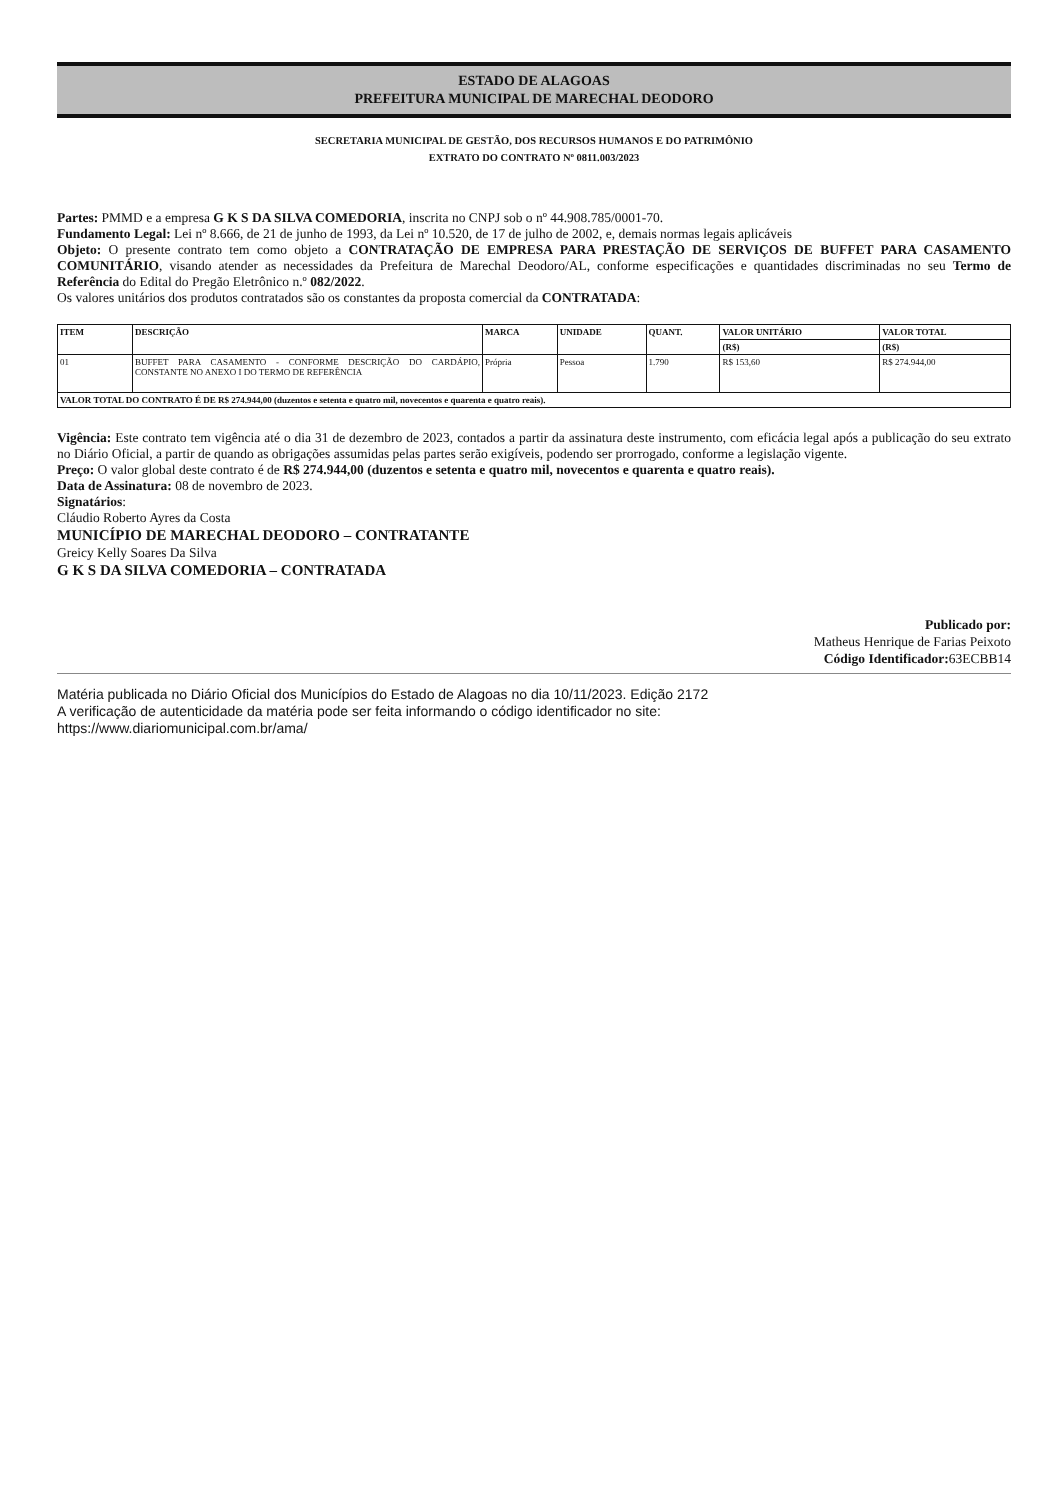ESTADO DE ALAGOAS
PREFEITURA MUNICIPAL DE MARECHAL DEODORO
SECRETARIA MUNICIPAL DE GESTÃO, DOS RECURSOS HUMANOS E DO PATRIMÔNIO
EXTRATO DO CONTRATO Nº 0811.003/2023
Partes: PMMD e a empresa G K S DA SILVA COMEDORIA, inscrita no CNPJ sob o nº 44.908.785/0001-70.
Fundamento Legal: Lei nº 8.666, de 21 de junho de 1993, da Lei nº 10.520, de 17 de julho de 2002, e, demais normas legais aplicáveis
Objeto: O presente contrato tem como objeto a CONTRATAÇÃO DE EMPRESA PARA PRESTAÇÃO DE SERVIÇOS DE BUFFET PARA CASAMENTO COMUNITÁRIO, visando atender as necessidades da Prefeitura de Marechal Deodoro/AL, conforme especificações e quantidades discriminadas no seu Termo de Referência do Edital do Pregão Eletrônico n.º 082/2022.
Os valores unitários dos produtos contratados são os constantes da proposta comercial da CONTRATADA:
| ITEM | DESCRIÇÃO | MARCA | UNIDADE | QUANT. | VALOR UNITÁRIO | VALOR TOTAL |
| --- | --- | --- | --- | --- | --- | --- |
| | | | | | (R$) | (R$) |
| 01 | BUFFET PARA CASAMENTO - CONFORME DESCRIÇÃO DO CARDÁPIO, CONSTANTE NO ANEXO I DO TERMO DE REFERÊNCIA | Própria | Pessoa | 1.790 | R$ 153,60 | R$ 274.944,00 |
| VALOR TOTAL DO CONTRATO É DE R$ 274.944,00 (duzentos e setenta e quatro mil, novecentos e quarenta e quatro reais). | | | | | | |
Vigência: Este contrato tem vigência até o dia 31 de dezembro de 2023, contados a partir da assinatura deste instrumento, com eficácia legal após a publicação do seu extrato no Diário Oficial, a partir de quando as obrigações assumidas pelas partes serão exigíveis, podendo ser prorrogado, conforme a legislação vigente.
Preço: O valor global deste contrato é de R$ 274.944,00 (duzentos e setenta e quatro mil, novecentos e quarenta e quatro reais).
Data de Assinatura: 08 de novembro de 2023.
Signatários:
Cláudio Roberto Ayres da Costa
MUNICÍPIO DE MARECHAL DEODORO – CONTRATANTE
Greicy Kelly Soares Da Silva
G K S DA SILVA COMEDORIA – CONTRATADA
Publicado por:
Matheus Henrique de Farias Peixoto
Código Identificador: 63ECBB14
Matéria publicada no Diário Oficial dos Municípios do Estado de Alagoas no dia 10/11/2023. Edição 2172
A verificação de autenticidade da matéria pode ser feita informando o código identificador no site:
https://www.diariomunicipal.com.br/ama/